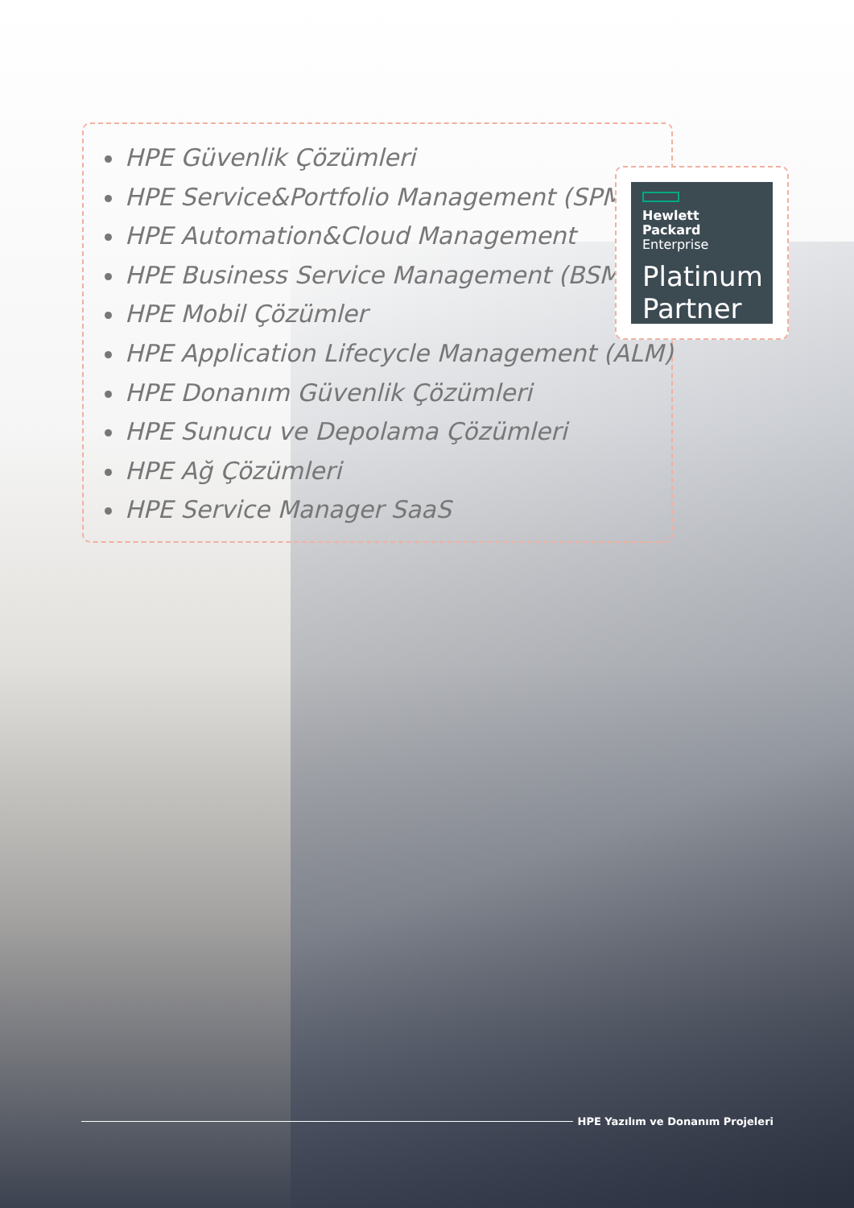HPE Güvenlik Çözümleri
HPE Service&Portfolio Management (SPM)
HPE Automation&Cloud Management
HPE Business Service Management (BSM)
HPE Mobil Çözümler
HPE Application Lifecycle Management (ALM)
HPE Donanım Güvenlik Çözümleri
HPE Sunucu ve Depolama Çözümleri
HPE Ağ Çözümleri
HPE Service Manager SaaS
Hewlett Packard
Enterprise
Platinum Partner
HPE Yazılım ve Donanım Projeleri